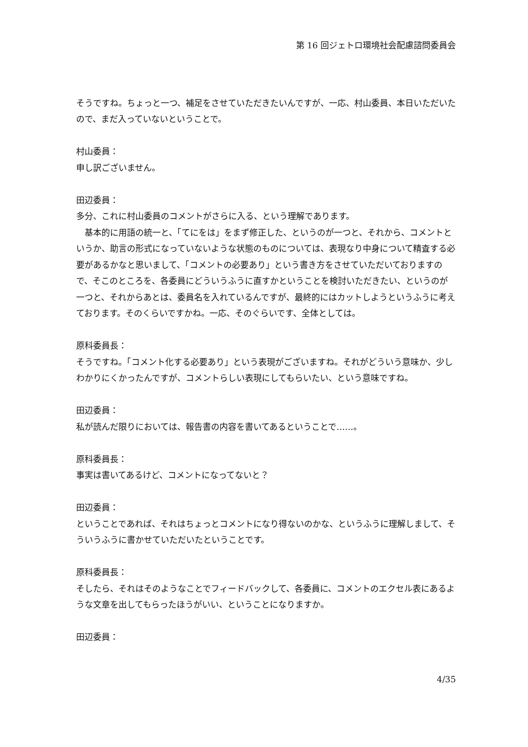第 16 回ジェトロ環境社会配慮諮問委員会
そうですね。ちょっと一つ、補足をさせていただきたいんですが、一応、村山委員、本日いただいたので、まだ入っていないということで。
村山委員：
申し訳ございません。
田辺委員：
多分、これに村山委員のコメントがさらに入る、という理解であります。
　基本的に用語の統一と、「てにをは」をまず修正した、というのが一つと、それから、コメントというか、助言の形式になっていないような状態のものについては、表現なり中身について精査する必要があるかなと思いまして、「コメントの必要あり」という書き方をさせていただいておりますので、そこのところを、各委員にどういうふうに直すかということを検討いただきたい、というのが一つと、それからあとは、委員名を入れているんですが、最終的にはカットしようというふうに考えております。そのくらいですかね。一応、そのぐらいです、全体としては。
原科委員長：
そうですね。「コメント化する必要あり」という表現がございますね。それがどういう意味か、少しわかりにくかったんですが、コメントらしい表現にしてもらいたい、という意味ですね。
田辺委員：
私が読んだ限りにおいては、報告書の内容を書いてあるということで……。
原科委員長：
事実は書いてあるけど、コメントになってないと？
田辺委員：
ということであれば、それはちょっとコメントになり得ないのかな、というふうに理解しまして、そういうふうに書かせていただいたということです。
原科委員長：
そしたら、それはそのようなことでフィードバックして、各委員に、コメントのエクセル表にあるような文章を出してもらったほうがいい、ということになりますか。
田辺委員：
4/35